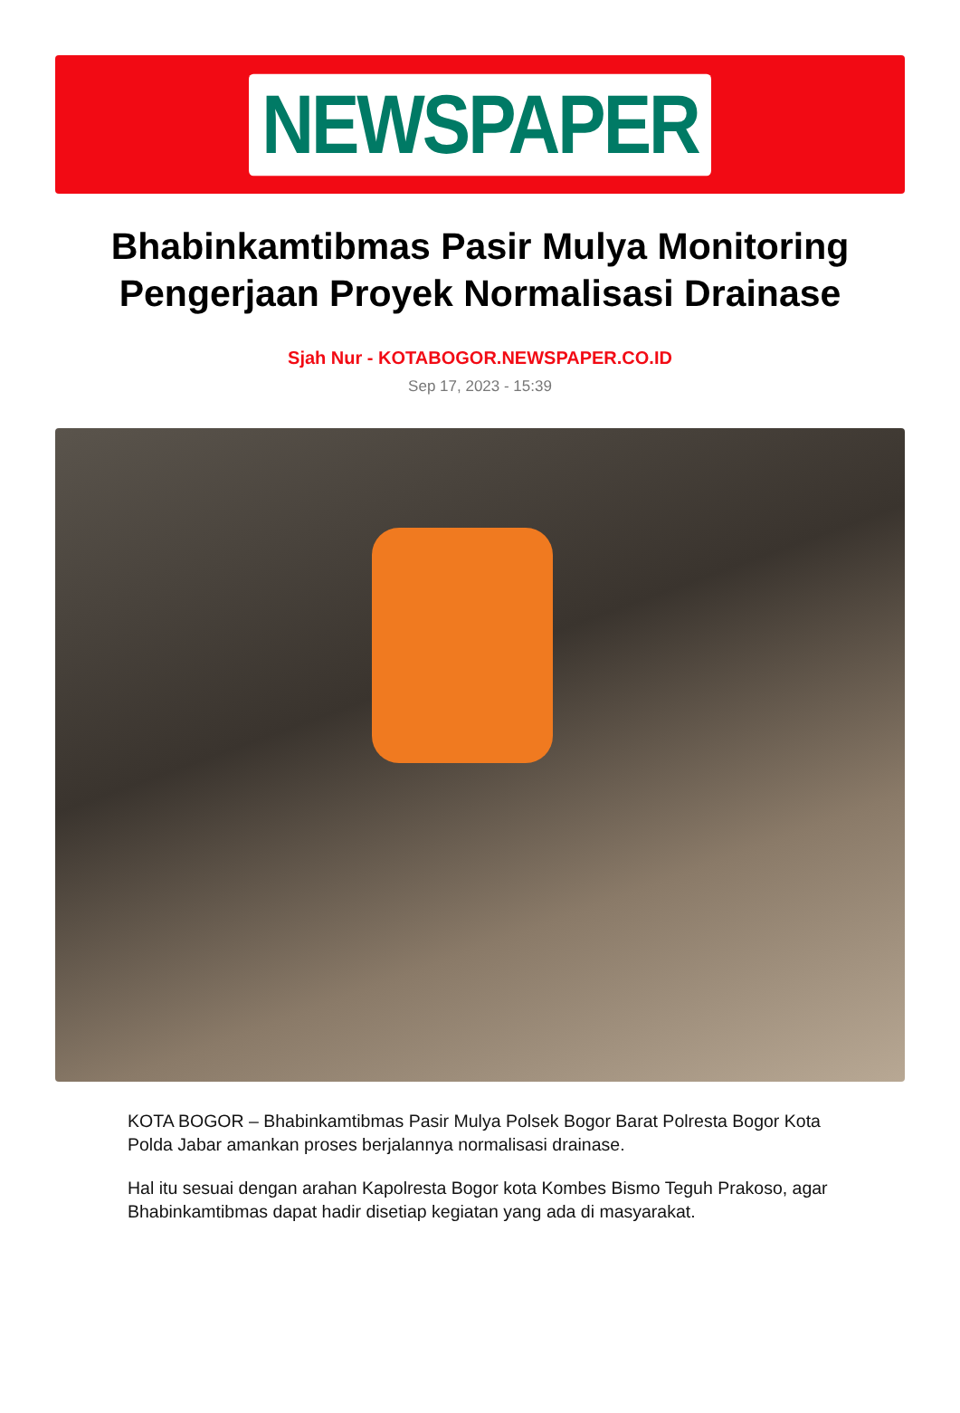NEWSPAPER
Bhabinkamtibmas Pasir Mulya Monitoring Pengerjaan Proyek Normalisasi Drainase
Sjah Nur - KOTABOGOR.NEWSPAPER.CO.ID
Sep 17, 2023 - 15:39
KOTA BOGOR – Bhabinkamtibmas Pasir Mulya Polsek Bogor Barat Polresta Bogor Kota Polda Jabar amankan proses berjalannya normalisasi drainase.
Hal itu sesuai dengan arahan Kapolresta Bogor kota Kombes Bismo Teguh Prakoso, agar Bhabinkamtibmas dapat hadir disetiap kegiatan yang ada di masyarakat.